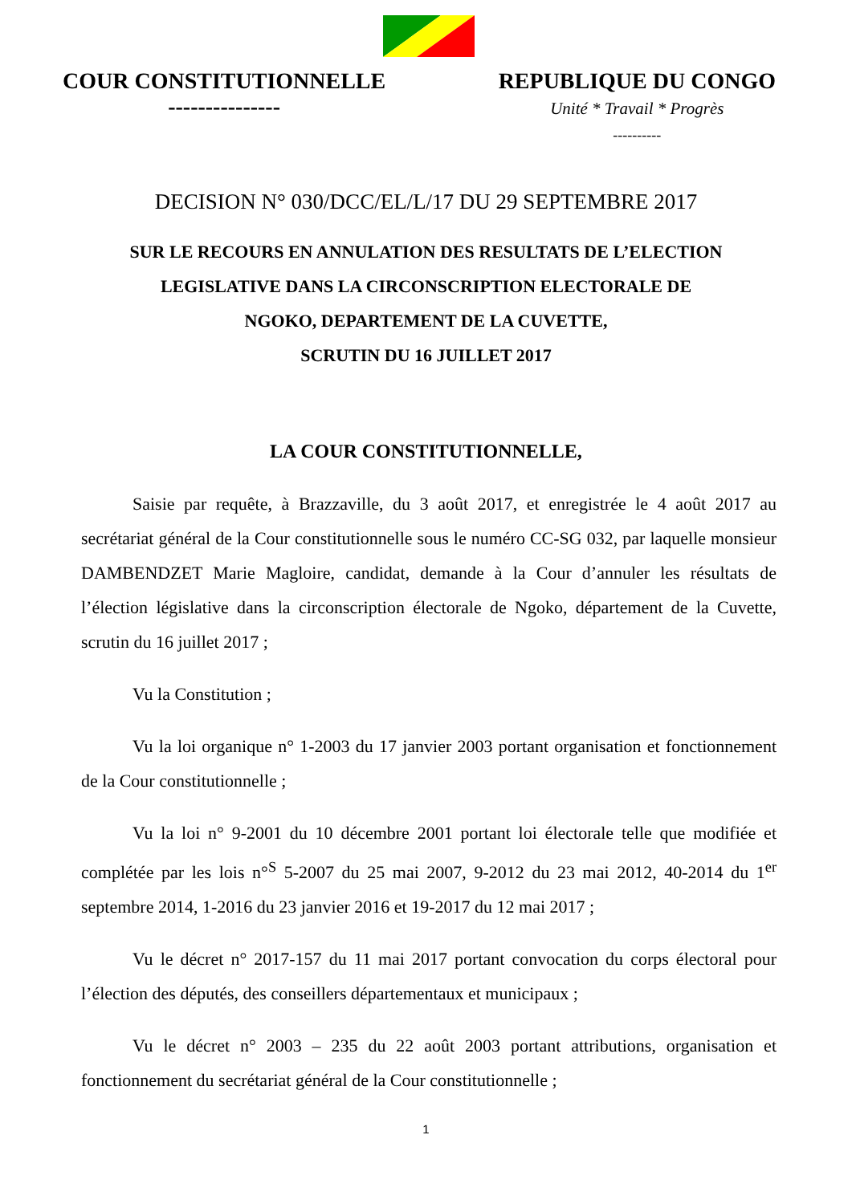COUR CONSTITUTIONNELLE
---------------
REPUBLIQUE DU CONGO
Unité * Travail * Progrès
----------
DECISION N° 030/DCC/EL/L/17 DU 29 SEPTEMBRE 2017
SUR LE RECOURS EN ANNULATION DES RESULTATS DE L’ELECTION
LEGISLATIVE DANS LA CIRCONSCRIPTION ELECTORALE DE
NGOKO, DEPARTEMENT DE LA CUVETTE,
SCRUTIN DU 16 JUILLET 2017
LA COUR CONSTITUTIONNELLE,
Saisie par requête, à Brazzaville, du 3 août 2017, et enregistrée le 4 août 2017 au secrétariat général de la Cour constitutionnelle sous le numéro CC-SG 032, par laquelle monsieur DAMBENDZET Marie Magloire, candidat, demande à la Cour d’annuler les résultats de l’élection législative dans la circonscription électorale de Ngoko, département de la Cuvette, scrutin du 16 juillet 2017 ;
Vu la Constitution ;
Vu la loi organique n° 1-2003 du 17 janvier 2003 portant organisation et fonctionnement de la Cour constitutionnelle ;
Vu la loi n° 9-2001 du 10 décembre 2001 portant loi électorale telle que modifiée et complétée par les lois n°<sup>S</sup> 5-2007 du 25 mai 2007, 9-2012 du 23 mai 2012, 40-2014 du 1<sup>er</sup> septembre 2014, 1-2016 du 23 janvier 2016 et 19-2017 du 12 mai 2017 ;
Vu le décret n° 2017-157 du 11 mai 2017 portant convocation du corps électoral pour l’élection des députés, des conseillers départementaux et municipaux ;
Vu le décret n° 2003 – 235 du 22 août 2003 portant attributions, organisation et fonctionnement du secrétariat général de la Cour constitutionnelle ;
1